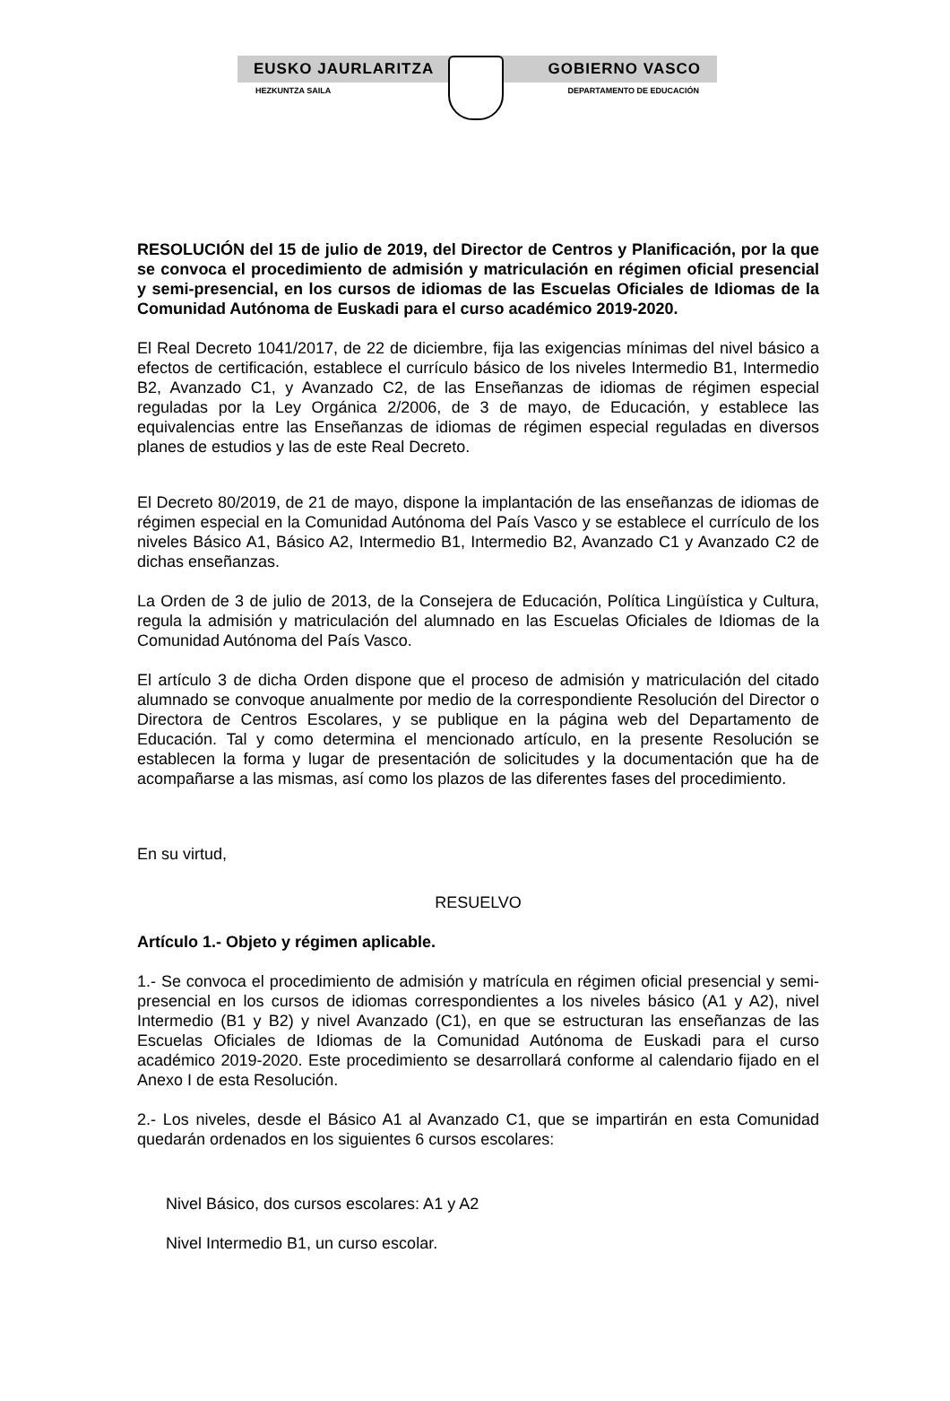EUSKO JAURLARITZA GOBIERNO VASCO
HEZKUNTZA SAILA DEPARTAMENTO DE EDUCACIÓN
RESOLUCIÓN del 15 de julio de 2019, del Director de Centros y Planificación, por la que se convoca el procedimiento de admisión y matriculación en régimen oficial presencial y semi-presencial, en los cursos de idiomas de las Escuelas Oficiales de Idiomas de la Comunidad Autónoma de Euskadi para el curso académico 2019-2020.
El Real Decreto 1041/2017, de 22 de diciembre, fija las exigencias mínimas del nivel básico a efectos de certificación, establece el currículo básico de los niveles Intermedio B1, Intermedio B2, Avanzado C1, y Avanzado C2, de las Enseñanzas de idiomas de régimen especial reguladas por la Ley Orgánica 2/2006, de 3 de mayo, de Educación, y establece las equivalencias entre las Enseñanzas de idiomas de régimen especial reguladas en diversos planes de estudios y las de este Real Decreto.
El Decreto 80/2019, de 21 de mayo, dispone la implantación de las enseñanzas de idiomas de régimen especial en la Comunidad Autónoma del País Vasco y se establece el currículo de los niveles Básico A1, Básico A2, Intermedio B1, Intermedio B2, Avanzado C1 y Avanzado C2 de dichas enseñanzas.
La Orden de 3 de julio de 2013, de la Consejera de Educación, Política Lingüística y Cultura, regula la admisión y matriculación del alumnado en las Escuelas Oficiales de Idiomas de la Comunidad Autónoma del País Vasco.
El artículo 3 de dicha Orden dispone que el proceso de admisión y matriculación del citado alumnado se convoque anualmente por medio de la correspondiente Resolución del Director o Directora de Centros Escolares, y se publique en la página web del Departamento de Educación. Tal y como determina el mencionado artículo, en la presente Resolución se establecen la forma y lugar de presentación de solicitudes y la documentación que ha de acompañarse a las mismas, así como los plazos de las diferentes fases del procedimiento.
En su virtud,
RESUELVO
Artículo 1.- Objeto y régimen aplicable.
1.- Se convoca el procedimiento de admisión y matrícula en régimen oficial presencial y semi-presencial en los cursos de idiomas correspondientes a los niveles básico (A1 y A2), nivel Intermedio (B1 y B2) y nivel Avanzado (C1), en que se estructuran las enseñanzas de las Escuelas Oficiales de Idiomas de la Comunidad Autónoma de Euskadi para el curso académico 2019-2020. Este procedimiento se desarrollará conforme al calendario fijado en el Anexo I de esta Resolución.
2.- Los niveles, desde el Básico A1 al Avanzado C1, que se impartirán en esta Comunidad quedarán ordenados en los siguientes 6 cursos escolares:
Nivel Básico, dos cursos escolares: A1 y A2
Nivel Intermedio B1, un curso escolar.